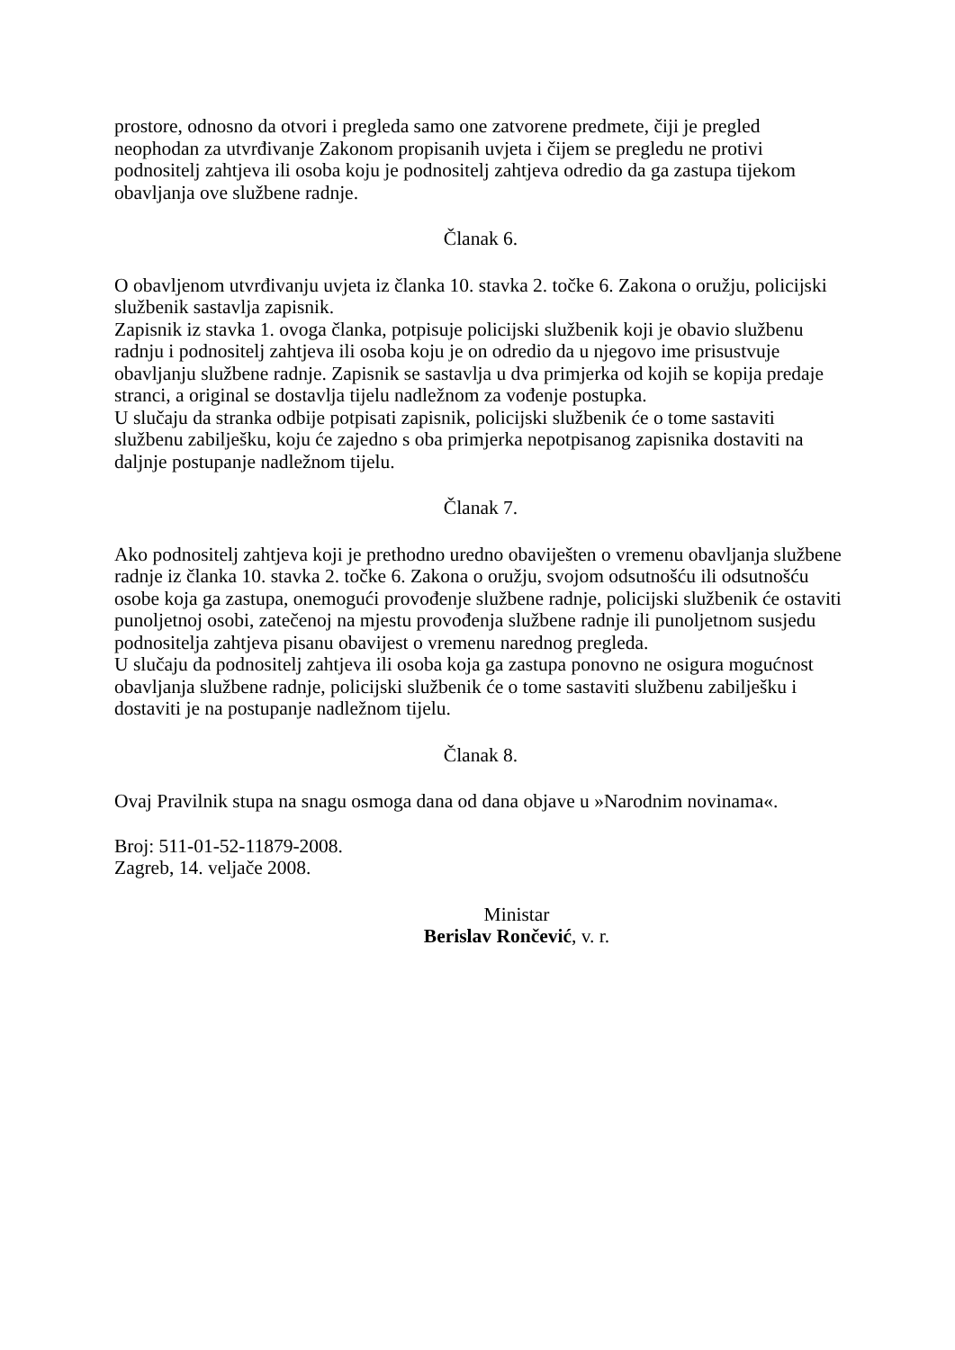prostore, odnosno da otvori i pregleda samo one zatvorene predmete, čiji je pregled neophodan za utvrđivanje Zakonom propisanih uvjeta i čijem se pregledu ne protivi podnositelj zahtjeva ili osoba koju je podnositelj zahtjeva odredio da ga zastupa tijekom obavljanja ove službene radnje.
Članak 6.
O obavljenom utvrđivanju uvjeta iz članka 10. stavka 2. točke 6. Zakona o oružju, policijski službenik sastavlja zapisnik.
Zapisnik iz stavka 1. ovoga članka, potpisuje policijski službenik koji je obavio službenu radnju i podnositelj zahtjeva ili osoba koju je on odredio da u njegovo ime prisustvuje obavljanju službene radnje. Zapisnik se sastavlja u dva primjerka od kojih se kopija predaje stranci, a original se dostavlja tijelu nadležnom za vođenje postupka.
U slučaju da stranka odbije potpisati zapisnik, policijski službenik će o tome sastaviti službenu zabilješku, koju će zajedno s oba primjerka nepotpisanog zapisnika dostaviti na daljnje postupanje nadležnom tijelu.
Članak 7.
Ako podnositelj zahtjeva koji je prethodno uredno obaviješten o vremenu obavljanja službene radnje iz članka 10. stavka 2. točke 6. Zakona o oružju, svojom odsutnošću ili odsutnošću osobe koja ga zastupa, onemogući provođenje službene radnje, policijski službenik će ostaviti punoljetnoj osobi, zatečenoj na mjestu provođenja službene radnje ili punoljetnom susjedu podnositelja zahtjeva pisanu obavijest o vremenu narednog pregleda.
U slučaju da podnositelj zahtjeva ili osoba koja ga zastupa ponovno ne osigura mogućnost obavljanja službene radnje, policijski službenik će o tome sastaviti službenu zabilješku i dostaviti je na postupanje nadležnom tijelu.
Članak 8.
Ovaj Pravilnik stupa na snagu osmoga dana od dana objave u »Narodnim novinama«.
Broj: 511-01-52-11879-2008.
Zagreb, 14. veljače 2008.
Ministar
Berislav Rončević, v. r.